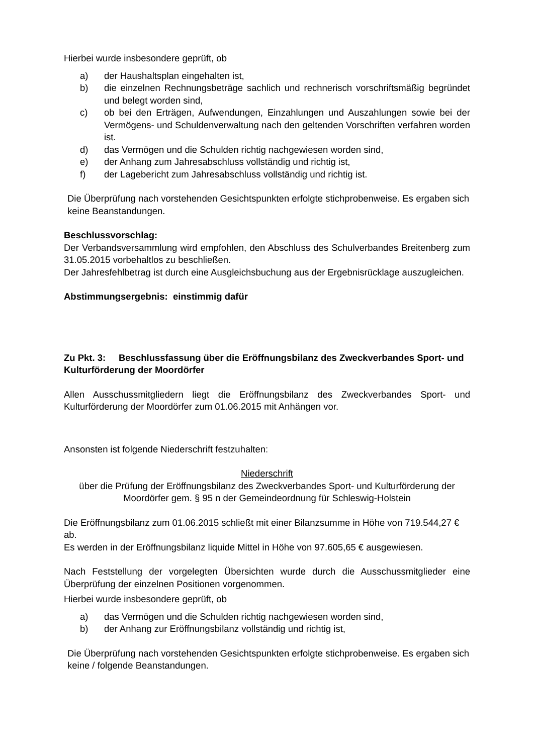Hierbei wurde insbesondere geprüft, ob
a) der Haushaltsplan eingehalten ist,
b) die einzelnen Rechnungsbeträge sachlich und rechnerisch vorschriftsmäßig begründet und belegt worden sind,
c) ob bei den Erträgen, Aufwendungen, Einzahlungen und Auszahlungen sowie bei der Vermögens- und Schuldenverwaltung nach den geltenden Vorschriften verfahren worden ist.
d) das Vermögen und die Schulden richtig nachgewiesen worden sind,
e) der Anhang zum Jahresabschluss vollständig und richtig ist,
f) der Lagebericht zum Jahresabschluss vollständig und richtig ist.
Die Überprüfung nach vorstehenden Gesichtspunkten erfolgte stichprobenweise. Es ergaben sich keine Beanstandungen.
Beschlussvorschlag:
Der Verbandsversammlung wird empfohlen, den Abschluss des Schulverbandes Breitenberg zum 31.05.2015 vorbehaltlos zu beschließen.
Der Jahresfehlbetrag ist durch eine Ausgleichsbuchung aus der Ergebnisrücklage auszugleichen.
Abstimmungsergebnis: einstimmig dafür
Zu Pkt. 3: Beschlussfassung über die Eröffnungsbilanz des Zweckverbandes Sport- und Kulturförderung der Moordörfer
Allen Ausschussmitgliedern liegt die Eröffnungsbilanz des Zweckverbandes Sport- und Kulturförderung der Moordörfer zum 01.06.2015 mit Anhängen vor.
Ansonsten ist folgende Niederschrift festzuhalten:
Niederschrift
über die Prüfung der Eröffnungsbilanz des Zweckverbandes Sport- und Kulturförderung der Moordörfer gem. § 95 n der Gemeindeordnung für Schleswig-Holstein
Die Eröffnungsbilanz zum 01.06.2015 schließt mit einer Bilanzsumme in Höhe von 719.544,27 € ab.
Es werden in der Eröffnungsbilanz liquide Mittel in Höhe von 97.605,65 € ausgewiesen.
Nach Feststellung der vorgelegten Übersichten wurde durch die Ausschussmitglieder eine Überprüfung der einzelnen Positionen vorgenommen.
Hierbei wurde insbesondere geprüft, ob
a) das Vermögen und die Schulden richtig nachgewiesen worden sind,
b) der Anhang zur Eröffnungsbilanz vollständig und richtig ist,
Die Überprüfung nach vorstehenden Gesichtspunkten erfolgte stichprobenweise. Es ergaben sich keine / folgende Beanstandungen.